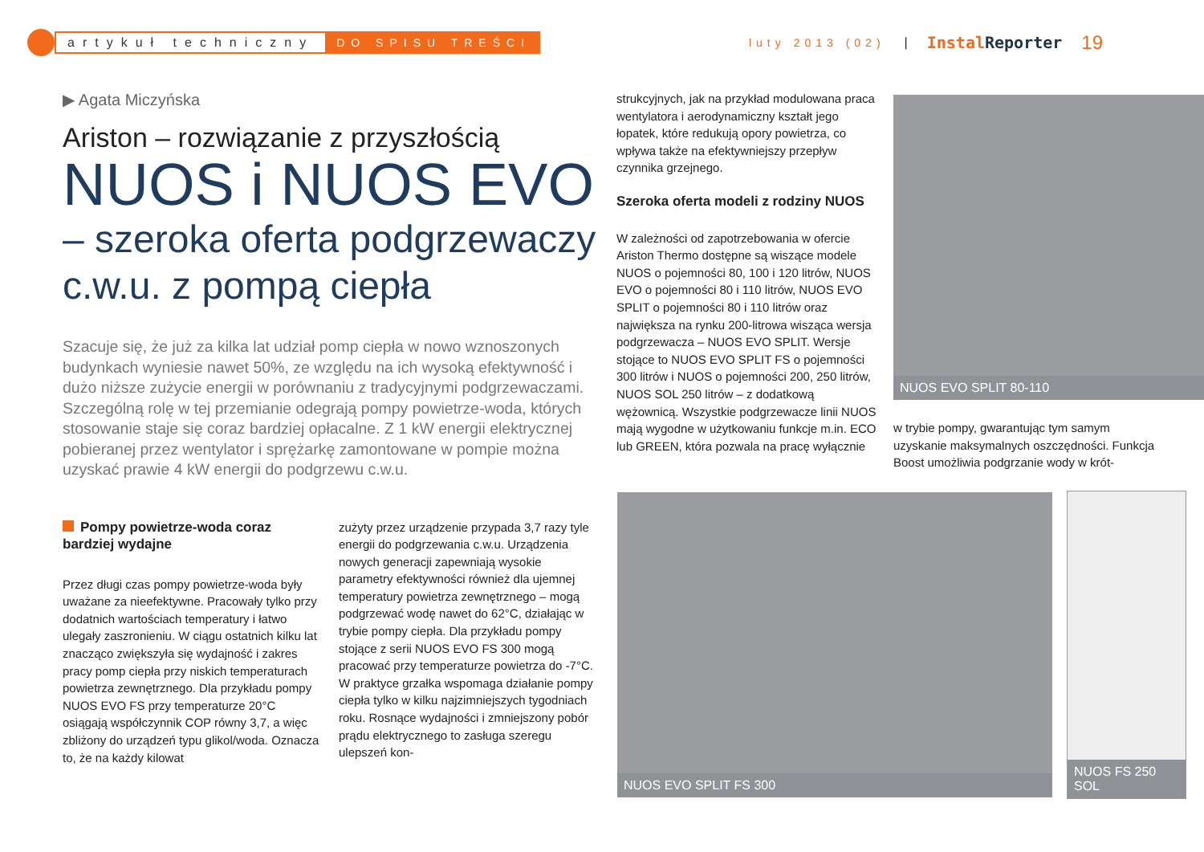artykuł techniczny
DO SPISU TREŚCI
luty 2013 (02) | InstalReporter 19
▶ Agata Miczyńska
Ariston – rozwiązanie z przyszłością
NUOS i NUOS EVO
– szeroka oferta podgrzewaczy c.w.u. z pompą ciepła
Szacuje się, że już za kilka lat udział pomp ciepła w nowo wznoszonych budynkach wyniesie nawet 50%, ze względu na ich wysoką efektywność i dużo niższe zużycie energii w porównaniu z tradycyjnymi podgrzewaczami. Szczególną rolę w tej przemianie odegrają pompy powietrze-woda, których stosowanie staje się coraz bardziej opłacalne. Z 1 kW energii elektrycznej pobieranej przez wentylator i sprężarkę zamontowane w pompie można uzyskać prawie 4 kW energii do podgrzewu c.w.u.
Pompy powietrze-woda coraz bardziej wydajne
Przez długi czas pompy powietrze-woda były uważane za nieefektywne. Pracowały tylko przy dodatnich wartościach temperatury i łatwo ulegały zaszronieniu. W ciągu ostatnich kilku lat znacząco zwiększyła się wydajność i zakres pracy pomp ciepła przy niskich temperaturach powietrza zewnętrznego. Dla przykładu pompy NUOS EVO FS przy temperaturze 20°C osiągają współczynnik COP równy 3,7, a więc zbliżony do urządzeń typu glikol/woda. Oznacza to, że na każdy kilowat
zużyty przez urządzenie przypada 3,7 razy tyle energii do podgrzewania c.w.u. Urządzenia nowych generacji zapewniają wysokie parametry efektywności również dla ujemnej temperatury powietrza zewnętrznego – mogą podgrzewać wodę nawet do 62°C, działając w trybie pompy ciepła. Dla przykładu pompy stojące z serii NUOS EVO FS 300 mogą pracować przy temperaturze powietrza do -7°C. W praktyce grzałka wspomaga działanie pompy ciepła tylko w kilku najzimniejszych tygodniach roku. Rosnące wydajności i zmniejszony pobór prądu elektrycznego to zasługa szeregu ulepszeń kon-
strukcyjnych, jak na przykład modulowana praca wentylatora i aerodynamiczny kształt jego łopatek, które redukują opory powietrza, co wpływa także na efektywniejszy przepływ czynnika grzejnego.
Szeroka oferta modeli z rodziny NUOS
W zależności od zapotrzebowania w ofercie Ariston Thermo dostępne są wiszące modele NUOS o pojemności 80, 100 i 120 litrów, NUOS EVO o pojemności 80 i 110 litrów, NUOS EVO SPLIT o pojemności 80 i 110 litrów oraz największa na rynku 200-litrowa wisząca wersja podgrzewacza – NUOS EVO SPLIT. Wersje stojące to NUOS EVO SPLIT FS o pojemności 300 litrów i NUOS o pojemności 200, 250 litrów, NUOS SOL 250 litrów – z dodatkową wężownicą. Wszystkie podgrzewacze linii NUOS mają wygodne w użytkowaniu funkcje m.in. ECO lub GREEN, która pozwala na pracę wyłącznie
NUOS EVO SPLIT 80-110
w trybie pompy, gwarantując tym samym uzyskanie maksymalnych oszczędności. Funkcja Boost umożliwia podgrzanie wody w krót-
NUOS EVO SPLIT FS 300 NUOS FS 250 SOL